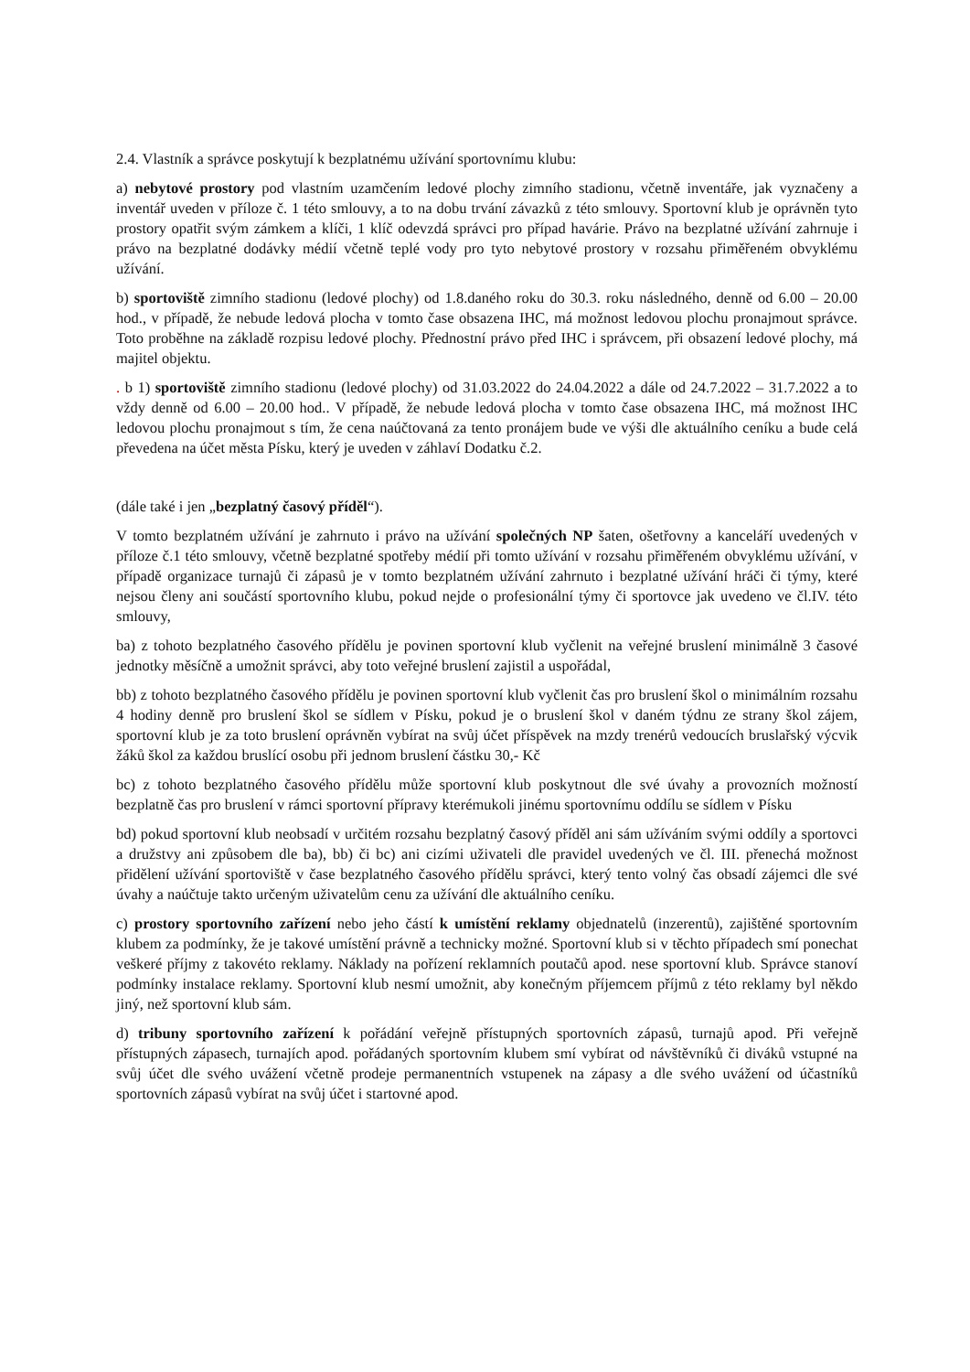2.4. Vlastník a správce poskytují k bezplatnému užívání sportovnímu klubu:
a) nebytové prostory pod vlastním uzamčením ledové plochy zimního stadionu, včetně inventáře, jak vyznačeny a inventář uveden v příloze č. 1 této smlouvy, a to na dobu trvání závazků z této smlouvy. Sportovní klub je oprávněn tyto prostory opatřit svým zámkem a klíči, 1 klíč odevzdá správci pro případ havárie. Právo na bezplatné užívání zahrnuje i právo na bezplatné dodávky médií včetně teplé vody pro tyto nebytové prostory v rozsahu přiměřeném obvyklému užívání.
b) sportoviště zimního stadionu (ledové plochy) od 1.8.daného roku do 30.3. roku následného, denně od 6.00 – 20.00 hod., v případě, že nebude ledová plocha v tomto čase obsazena IHC, má možnost ledovou plochu pronajmout správce. Toto proběhne na základě rozpisu ledové plochy. Přednostní právo před IHC i správcem, při obsazení ledové plochy, má majitel objektu.
. b 1) sportoviště zimního stadionu (ledové plochy) od 31.03.2022 do 24.04.2022 a dále od 24.7.2022 – 31.7.2022 a to vždy denně od 6.00 – 20.00 hod.. V případě, že nebude ledová plocha v tomto čase obsazena IHC, má možnost IHC ledovou plochu pronajmout s tím, že cena naúčtovaná za tento pronájem bude ve výši dle aktuálního ceníku a bude celá převedena na účet města Písku, který je uveden v záhlaví Dodatku č.2.
(dále také i jen „bezplatný časový příděl“).
V tomto bezplatném užívání je zahrnuto i právo na užívání společných NP šaten, ošetřovny a kanceláří uvedených v příloze č.1 této smlouvy, včetně bezplatné spotřeby médií při tomto užívání v rozsahu přiměřeném obvyklému užívání, v případě organizace turnajů či zápasů je v tomto bezplatném užívání zahrnuto i bezplatné užívání hráči či týmy, které nejsou členy ani součástí sportovního klubu, pokud nejde o profesionální týmy či sportovce jak uvedeno ve čl.IV. této smlouvy,
ba) z tohoto bezplatného časového přídělu je povinen sportovní klub vyčlenit na veřejné bruslení minimálně 3 časové jednotky měsíčně a umožnit správci, aby toto veřejné bruslení zajistil a uspořádal,
bb) z tohoto bezplatného časového přídělu je povinen sportovní klub vyčlenit čas pro bruslení škol o minimálním rozsahu 4 hodiny denně pro bruslení škol se sídlem v Písku, pokud je o bruslení škol v daném týdnu ze strany škol zájem, sportovní klub je za toto bruslení oprávněn vybírat na svůj účet příspěvek na mzdy trenérů vedoucích bruslařský výcvik žáků škol za každou bruslící osobu při jednom bruslení částku 30,- Kč
bc) z tohoto bezplatného časového přídělu může sportovní klub poskytnout dle své úvahy a provozních možností bezplatně čas pro bruslení v rámci sportovní přípravy kterémukoli jinému sportovnímu oddílu se sídlem v Písku
bd) pokud sportovní klub neobsadí v určitém rozsahu bezplatný časový příděl ani sám užíváním svými oddíly a sportovci a družstvy ani způsobem dle ba), bb) či bc) ani cizími uživateli dle pravidel uvedených ve čl. III. přenechá možnost přidělení užívání sportoviště v čase bezplatného časového přídělu správci, který tento volný čas obsadí zájemci dle své úvahy a naúčtuje takto určeným uživatelům cenu za užívání dle aktuálního ceníku.
c) prostory sportovního zařízení nebo jeho částí k umístění reklamy objednatelů (inzerentů), zajištěné sportovním klubem za podmínky, že je takové umístění právně a technicky možné. Sportovní klub si v těchto případech smí ponechat veškeré příjmy z takovéto reklamy. Náklady na pořízení reklamních poutačů apod. nese sportovní klub. Správce stanoví podmínky instalace reklamy. Sportovní klub nesmí umožnit, aby konečným příjemcem příjmů z této reklamy byl někdo jiný, než sportovní klub sám.
d) tribuny sportovního zařízení k pořádání veřejně přístupných sportovních zápasů, turnajů apod. Při veřejně přístupných zápasech, turnajích apod. pořádaných sportovním klubem smí vybírat od návštěvníků či diváků vstupné na svůj účet dle svého uvážení včetně prodeje permanentních vstupenek na zápasy a dle svého uvážení od účastníků sportovních zápasů vybírat na svůj účet i startovné apod.